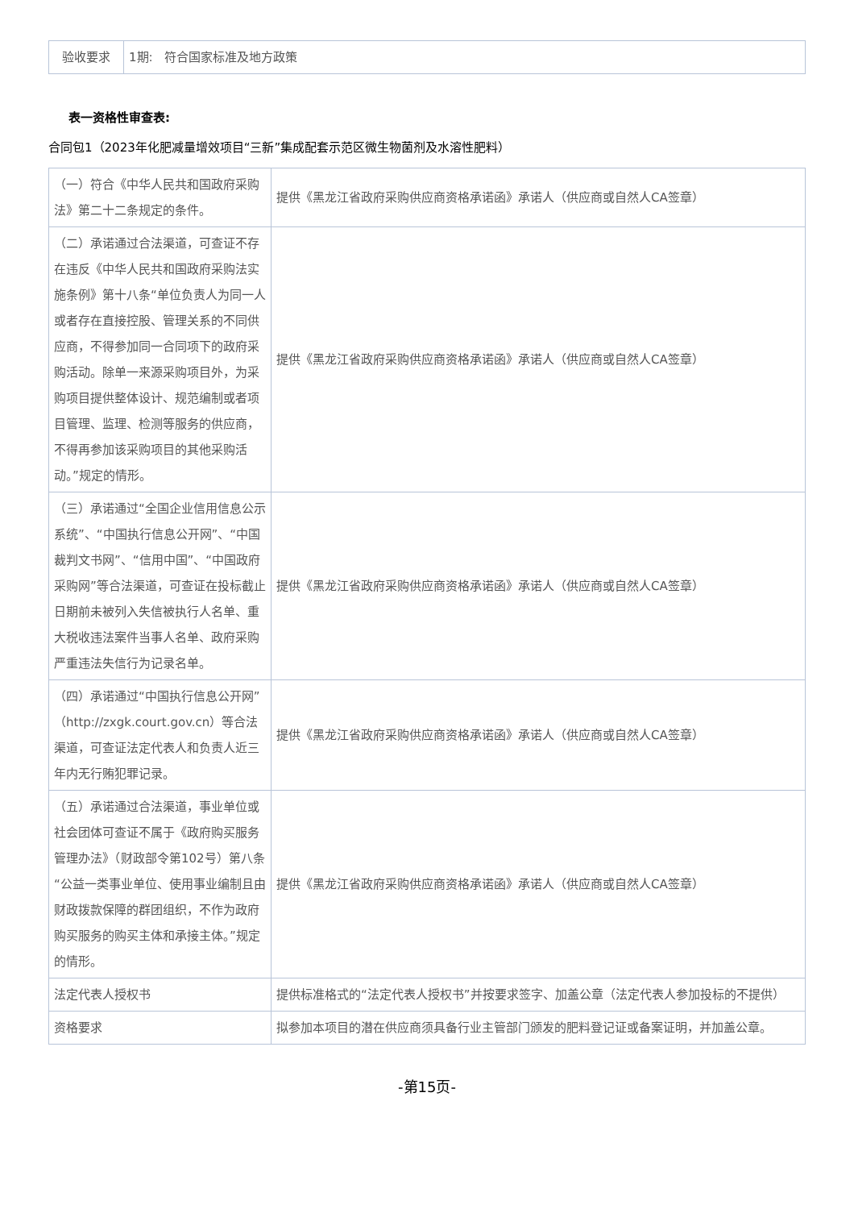| 验收要求 | 1期: 符合国家标准及地方政策 |
表一资格性审查表:
合同包1（2023年化肥减量增效项目“三新”集成配套示范区微生物菌剂及水溶性肥料）
| （一）符合《中华人民共和国政府采购法》第二十二条规定的条件。 | 提供《黑龙江省政府采购供应商资格承诺函》承诺人（供应商或自然人CA签章） |
| （二）承诺通过合法渠道，可查证不存在违反《中华人民共和国政府采购法实施条例》第十八条“单位负责人为同一人或者存在直接控股、管理关系的不同供应商，不得参加同一合同项下的政府采购活动。除单一来源采购项目外，为采购项目提供整体设计、规范编制或者项目管理、监理、检测等服务的供应商，不得再参加该采购项目的其他采购活动。”规定的情形。 | 提供《黑龙江省政府采购供应商资格承诺函》承诺人（供应商或自然人CA签章） |
| （三）承诺通过“全国企业信用信息公示系统”、“中国执行信息公开网”、“中国裁判文书网”、“信用中国”、“中国政府采购网”等合法渠道，可查证在投标截止日期前未被列入失信被执行人名单、重大税收违法案件当事人名单、政府采购严重违法失信行为记录名单。 | 提供《黑龙江省政府采购供应商资格承诺函》承诺人（供应商或自然人CA签章） |
| （四）承诺通过“中国执行信息公开网”（http://zxgk.court.gov.cn）等合法渠道，可查证法定代表人和负责人近三年内无行贿犯罪记录。 | 提供《黑龙江省政府采购供应商资格承诺函》承诺人（供应商或自然人CA签章） |
| （五）承诺通过合法渠道，事业单位或社会团体可查证不属于《政府购买服务管理办法》（财政部令第102号）第八条“公益一类事业单位、使用事业编制且由财政拨款保障的群团组织，不作为政府购买服务的购买主体和承接主体。”规定的情形。 | 提供《黑龙江省政府采购供应商资格承诺函》承诺人（供应商或自然人CA签章） |
| 法定代表人授权书 | 提供标准格式的“法定代表人授权书”并按要求签字、加盖公章（法定代表人参加投标的不提供） |
| 资格要求 | 拟参加本项目的潜在供应商须具备行业主管部门颁发的肥料登记证或备案证明，并加盖公章。 |
-第15页-